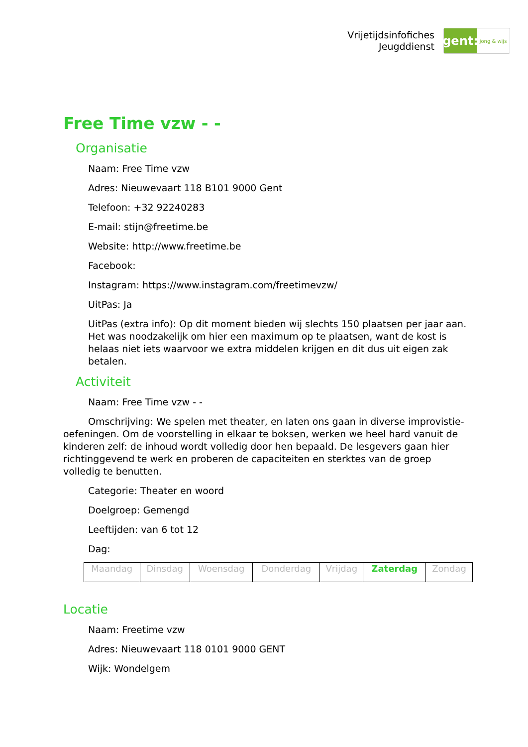Vrijetijdsinfofiches
Jeugddienst
gent:
jong & wijs
Free Time vzw - -
Organisatie
Naam: Free Time vzw
Adres: Nieuwevaart 118 B101 9000 Gent
Telefoon: +32 92240283
E-mail: stijn@freetime.be
Website: http://www.freetime.be
Facebook:
Instagram: https://www.instagram.com/freetimevzw/
UitPas: Ja
UitPas (extra info): Op dit moment bieden wij slechts 150 plaatsen per jaar aan. Het was noodzakelijk om hier een maximum op te plaatsen, want de kost is helaas niet iets waarvoor we extra middelen krijgen en dit dus uit eigen zak betalen.
Activiteit
Naam: Free Time vzw - -
Omschrijving: We spelen met theater, en laten ons gaan in diverse improvistie-oefeningen. Om de voorstelling in elkaar te boksen, werken we heel hard vanuit de kinderen zelf: de inhoud wordt volledig door hen bepaald. De lesgevers gaan hier richtinggevend te werk en proberen de capaciteiten en sterktes van de groep volledig te benutten.
Categorie: Theater en woord
Doelgroep: Gemengd
Leeftijden: van 6 tot 12
Dag:
| Maandag | Dinsdag | Woensdag | Donderdag | Vrijdag | Zaterdag | Zondag |
Locatie
Naam: Freetime vzw
Adres: Nieuwevaart 118 0101 9000 GENT
Wijk: Wondelgem